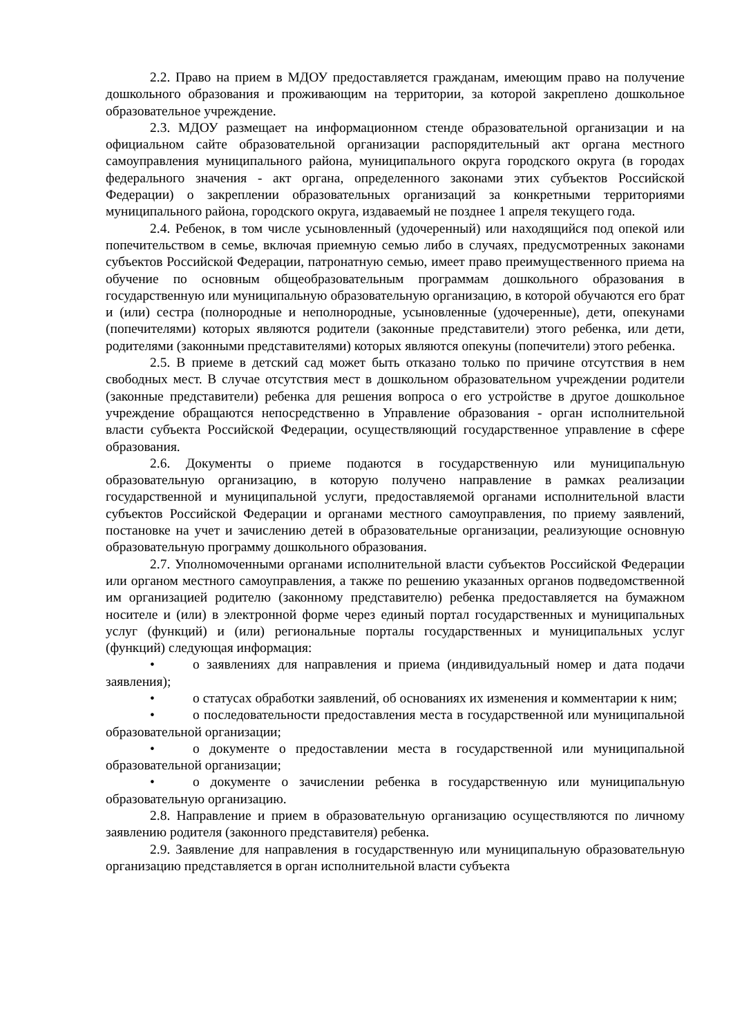2.2. Право на прием в МДОУ предоставляется гражданам, имеющим право на получение дошкольного образования и проживающим на территории, за которой закреплено дошкольное образовательное учреждение.
2.3. МДОУ размещает на информационном стенде образовательной организации и на официальном сайте образовательной организации распорядительный акт органа местного самоуправления муниципального района, муниципального округа городского округа (в городах федерального значения - акт органа, определенного законами этих субъектов Российской Федерации) о закреплении образовательных организаций за конкретными территориями муниципального района, городского округа, издаваемый не позднее 1 апреля текущего года.
2.4. Ребенок, в том числе усыновленный (удочеренный) или находящийся под опекой или попечительством в семье, включая приемную семью либо в случаях, предусмотренных законами субъектов Российской Федерации, патронатную семью, имеет право преимущественного приема на обучение по основным общеобразовательным программам дошкольного образования в государственную или муниципальную образовательную организацию, в которой обучаются его брат и (или) сестра (полнородные и неполнородные, усыновленные (удочеренные), дети, опекунами (попечителями) которых являются родители (законные представители) этого ребенка, или дети, родителями (законными представителями) которых являются опекуны (попечители) этого ребенка.
2.5. В приеме в детский сад может быть отказано только по причине отсутствия в нем свободных мест. В случае отсутствия мест в дошкольном образовательном учреждении родители (законные представители) ребенка для решения вопроса о его устройстве в другое дошкольное учреждение обращаются непосредственно в Управление образования - орган исполнительной власти субъекта Российской Федерации, осуществляющий государственное управление в сфере образования.
2.6. Документы о приеме подаются в государственную или муниципальную образовательную организацию, в которую получено направление в рамках реализации государственной и муниципальной услуги, предоставляемой органами исполнительной власти субъектов Российской Федерации и органами местного самоуправления, по приему заявлений, постановке на учет и зачислению детей в образовательные организации, реализующие основную образовательную программу дошкольного образования.
2.7. Уполномоченными органами исполнительной власти субъектов Российской Федерации или органом местного самоуправления, а также по решению указанных органов подведомственной им организацией родителю (законному представителю) ребенка предоставляется на бумажном носителе и (или) в электронной форме через единый портал государственных и муниципальных услуг (функций) и (или) региональные порталы государственных и муниципальных услуг (функций) следующая информация:
• о заявлениях для направления и приема (индивидуальный номер и дата подачи заявления);
• о статусах обработки заявлений, об основаниях их изменения и комментарии к ним;
• о последовательности предоставления места в государственной или муниципальной образовательной организации;
• о документе о предоставлении места в государственной или муниципальной образовательной организации;
• о документе о зачислении ребенка в государственную или муниципальную образовательную организацию.
2.8. Направление и прием в образовательную организацию осуществляются по личному заявлению родителя (законного представителя) ребенка.
2.9. Заявление для направления в государственную или муниципальную образовательную организацию представляется в орган исполнительной власти субъекта